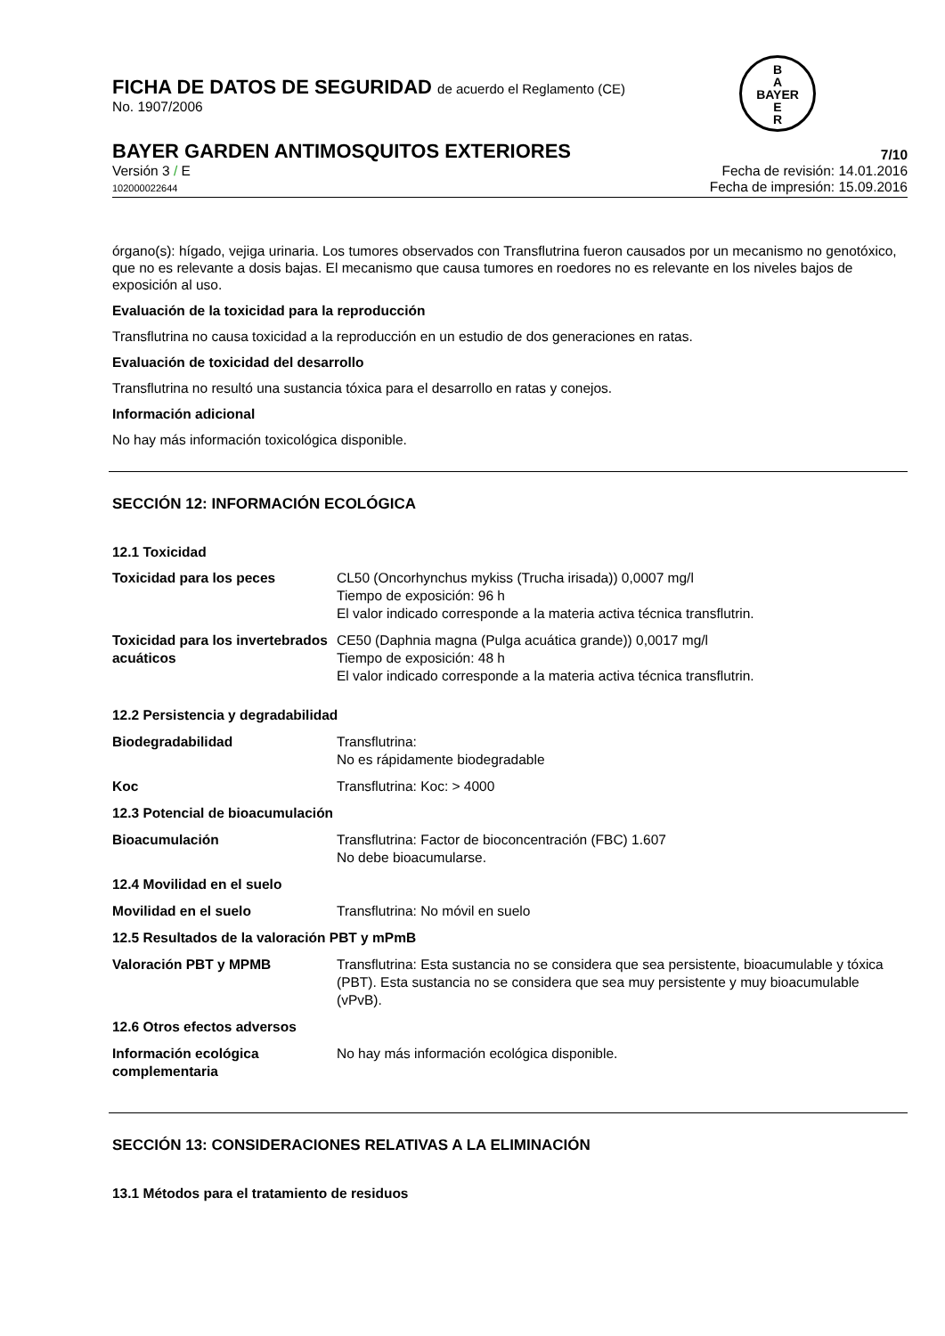B
A
BAYER
E
R
FICHA DE DATOS DE SEGURIDAD de acuerdo el Reglamento (CE)
No. 1907/2006
BAYER GARDEN ANTIMOSQUITOS EXTERIORES
7/10
Versión 3 / E
102000022644
Fecha de revisión: 14.01.2016
Fecha de impresión: 15.09.2016
órgano(s): hígado, vejiga urinaria. Los tumores observados con Transflutrina fueron causados por un mecanismo no genotóxico, que no es relevante a dosis bajas. El mecanismo que causa tumores en roedores no es relevante en los niveles bajos de exposición al uso.
Evaluación de la toxicidad para la reproducción
Transflutrina no causa toxicidad a la reproducción en un estudio de dos generaciones en ratas.
Evaluación de toxicidad del desarrollo
Transflutrina no resultó una sustancia tóxica para el desarrollo en ratas y conejos.
Información adicional
No hay más información toxicológica disponible.
SECCIÓN 12: INFORMACIÓN ECOLÓGICA
12.1 Toxicidad
| Toxicidad para los peces | CL50 (Oncorhynchus mykiss (Trucha irisada)) 0,0007 mg/l Tiempo de exposición: 96 h El valor indicado corresponde a la materia activa técnica transflutrin. |
| Toxicidad para los invertebrados acuáticos | CE50 (Daphnia magna (Pulga acuática grande)) 0,0017 mg/l Tiempo de exposición: 48 h El valor indicado corresponde a la materia activa técnica transflutrin. |
| 12.2 Persistencia y degradabilidad | |
| Biodegradabilidad | Transflutrina: No es rápidamente biodegradable |
| Koc | Transflutrina: Koc: > 4000 |
| 12.3 Potencial de bioacumulación | |
| Bioacumulación | Transflutrina: Factor de bioconcentración (FBC) 1.607 No debe bioacumularse. |
| 12.4 Movilidad en el suelo | |
| Movilidad en el suelo | Transflutrina: No móvil en suelo |
| 12.5 Resultados de la valoración PBT y mPmB | |
| Valoración PBT y MPMB | Transflutrina: Esta sustancia no se considera que sea persistente, bioacumulable y tóxica (PBT). Esta sustancia no se considera que sea muy persistente y muy bioacumulable (vPvB). |
| 12.6 Otros efectos adversos | |
| Información ecológica complementaria | No hay más información ecológica disponible. |
SECCIÓN 13: CONSIDERACIONES RELATIVAS A LA ELIMINACIÓN
13.1 Métodos para el tratamiento de residuos